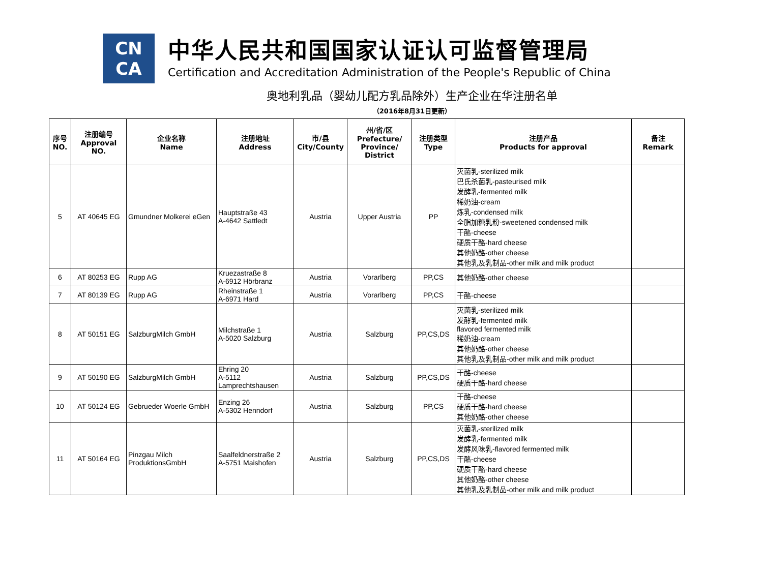CN
CA
中华人民共和国国家认证认可监督管理局
Certification and Accreditation Administration of the People's Republic of China
奥地利乳品（婴幼儿配方乳品除外）生产企业在华注册名单
（2016年8月31日更新）
| 序号 NO. | 注册编号 Approval NO. | 企业名称 Name | 注册地址 Address | 市/县 City/County | 州/省/区 Prefecture/ Province/ District | 注册类型 Type | 注册产品 Products for approval | 备注 Remark |
| --- | --- | --- | --- | --- | --- | --- | --- | --- |
| 5 | AT 40645 EG | Gmundner Molkerei eGen | Hauptstraße 43 A-4642 Sattledt | Austria | Upper Austria | PP | 灭菌乳-sterilized milk 巴氏杀菌乳-pasteurised milk 发酵乳-fermented milk 稀奶油-cream 炼乳-condensed milk 全脂加糖乳粉-sweetened condensed milk 干酪-cheese 硬质干酪-hard cheese 其他奶酪-other cheese 其他乳及乳制品-other milk and milk product | |
| 6 | AT 80253 EG | Rupp AG | Kruezastraße 8 A-6912 Hörbranz | Austria | Vorarlberg | PP,CS | 其他奶酪-other cheese | |
| 7 | AT 80139 EG | Rupp AG | Rheinstraße 1 A-6971 Hard | Austria | Vorarlberg | PP,CS | 干酪-cheese | |
| 8 | AT 50151 EG | SalzburgMilch GmbH | Milchstraße 1 A-5020 Salzburg | Austria | Salzburg | PP,CS,DS | 灭菌乳-sterilized milk 发酵乳-fermented milk flavored fermented milk 稀奶油-cream 其他奶酪-other cheese 其他乳及乳制品-other milk and milk product | |
| 9 | AT 50190 EG | SalzburgMilch GmbH | Ehring 20 A-5112 Lamprechtshausen | Austria | Salzburg | PP,CS,DS | 干酪-cheese 硬质干酪-hard cheese | |
| 10 | AT 50124 EG | Gebrueder Woerle GmbH | Enzing 26 A-5302 Henndorf | Austria | Salzburg | PP,CS | 干酪-cheese 硬质干酪-hard cheese 其他奶酪-other cheese | |
| 11 | AT 50164 EG | Pinzgau Milch ProduktionsGmbH | Saalfeldnerstraße 2 A-5751 Maishofen | Austria | Salzburg | PP,CS,DS | 灭菌乳-sterilized milk 发酵乳-fermented milk 发酵风味乳-flavored fermented milk 干酪-cheese 硬质干酪-hard cheese 其他奶酪-other cheese 其他乳及乳制品-other milk and milk product | |